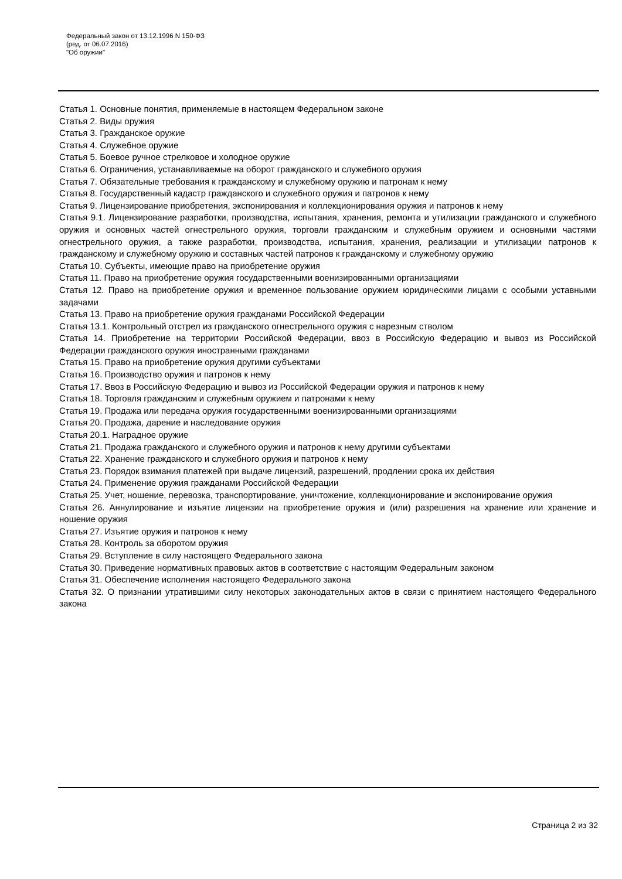Федеральный закон от 13.12.1996 N 150-ФЗ
(ред. от 06.07.2016)
"Об оружии"
Статья 1. Основные понятия, применяемые в настоящем Федеральном законе
Статья 2. Виды оружия
Статья 3. Гражданское оружие
Статья 4. Служебное оружие
Статья 5. Боевое ручное стрелковое и холодное оружие
Статья 6. Ограничения, устанавливаемые на оборот гражданского и служебного оружия
Статья 7. Обязательные требования к гражданскому и служебному оружию и патронам к нему
Статья 8. Государственный кадастр гражданского и служебного оружия и патронов к нему
Статья 9. Лицензирование приобретения, экспонирования и коллекционирования оружия и патронов к нему
Статья 9.1. Лицензирование разработки, производства, испытания, хранения, ремонта и утилизации гражданского и служебного оружия и основных частей огнестрельного оружия, торговли гражданским и служебным оружием и основными частями огнестрельного оружия, а также разработки, производства, испытания, хранения, реализации и утилизации патронов к гражданскому и служебному оружию и составных частей патронов к гражданскому и служебному оружию
Статья 10. Субъекты, имеющие право на приобретение оружия
Статья 11. Право на приобретение оружия государственными военизированными организациями
Статья 12. Право на приобретение оружия и временное пользование оружием юридическими лицами с особыми уставными задачами
Статья 13. Право на приобретение оружия гражданами Российской Федерации
Статья 13.1. Контрольный отстрел из гражданского огнестрельного оружия с нарезным стволом
Статья 14. Приобретение на территории Российской Федерации, ввоз в Российскую Федерацию и вывоз из Российской Федерации гражданского оружия иностранными гражданами
Статья 15. Право на приобретение оружия другими субъектами
Статья 16. Производство оружия и патронов к нему
Статья 17. Ввоз в Российскую Федерацию и вывоз из Российской Федерации оружия и патронов к нему
Статья 18. Торговля гражданским и служебным оружием и патронами к нему
Статья 19. Продажа или передача оружия государственными военизированными организациями
Статья 20. Продажа, дарение и наследование оружия
Статья 20.1. Наградное оружие
Статья 21. Продажа гражданского и служебного оружия и патронов к нему другими субъектами
Статья 22. Хранение гражданского и служебного оружия и патронов к нему
Статья 23. Порядок взимания платежей при выдаче лицензий, разрешений, продлении срока их действия
Статья 24. Применение оружия гражданами Российской Федерации
Статья 25. Учет, ношение, перевозка, транспортирование, уничтожение, коллекционирование и экспонирование оружия
Статья 26. Аннулирование и изъятие лицензии на приобретение оружия и (или) разрешения на хранение или хранение и ношение оружия
Статья 27. Изъятие оружия и патронов к нему
Статья 28. Контроль за оборотом оружия
Статья 29. Вступление в силу настоящего Федерального закона
Статья 30. Приведение нормативных правовых актов в соответствие с настоящим Федеральным законом
Статья 31. Обеспечение исполнения настоящего Федерального закона
Статья 32. О признании утратившими силу некоторых законодательных актов в связи с принятием настоящего Федерального закона
Страница 2 из 32